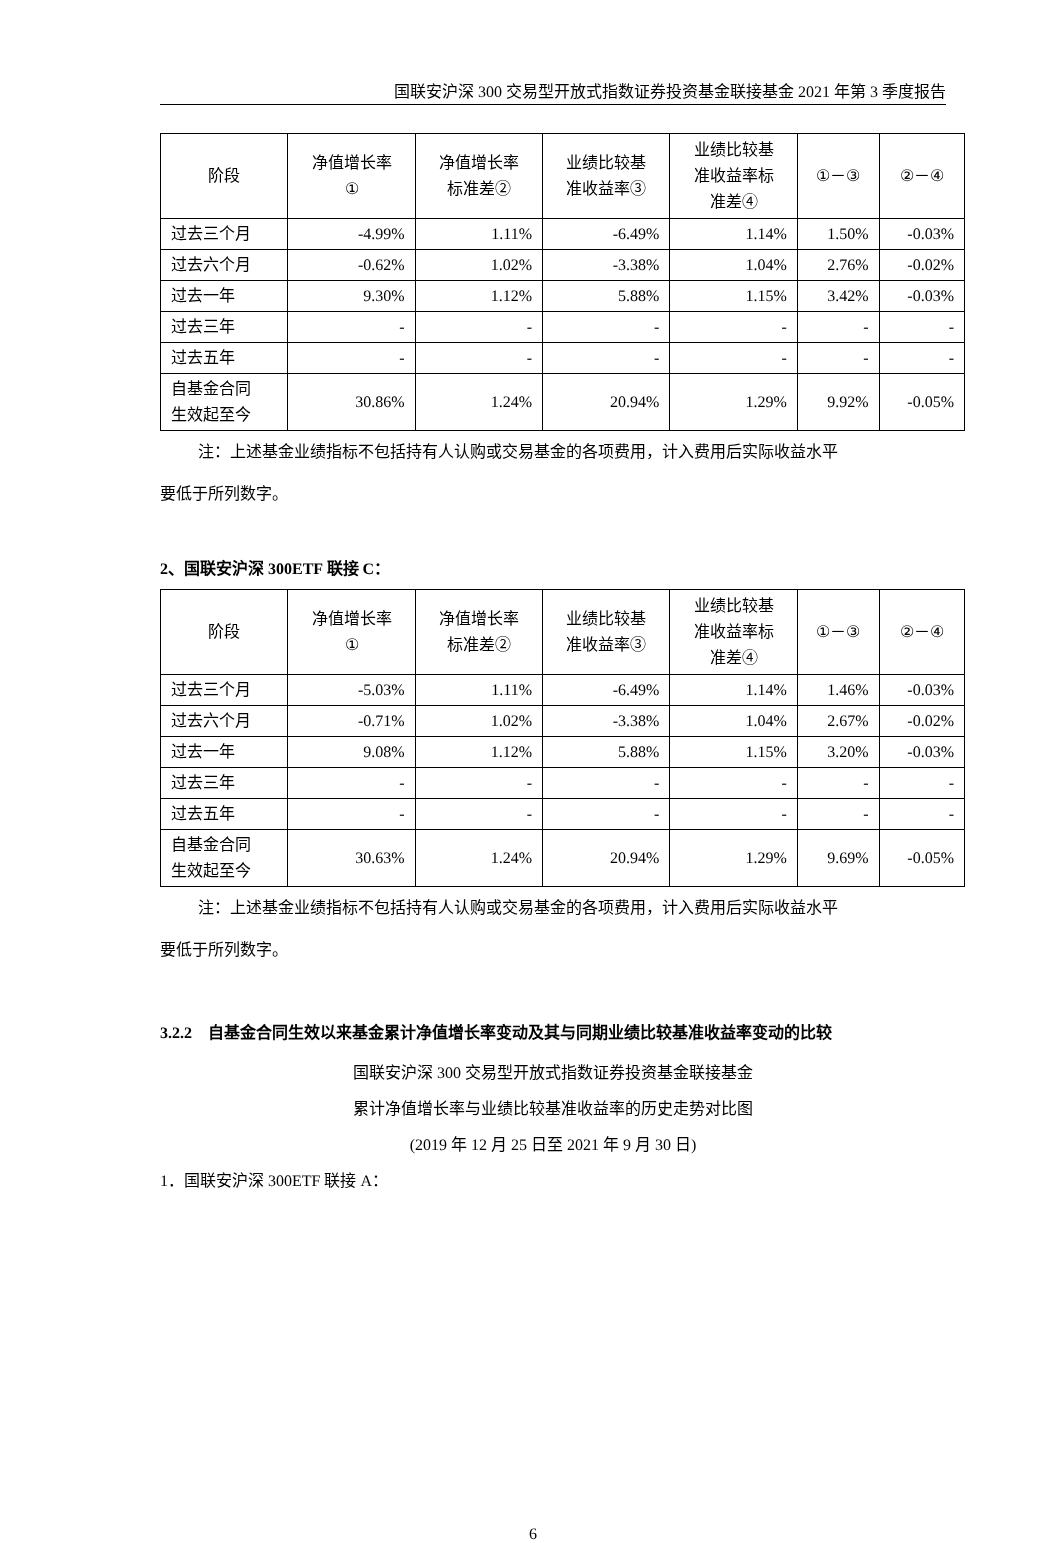国联安沪深 300 交易型开放式指数证券投资基金联接基金 2021 年第 3 季度报告
| 阶段 | 净值增长率 ① | 净值增长率 标准差② | 业绩比较基 准收益率③ | 业绩比较基 准收益率标 准差④ | ①－③ | ②－④ |
| --- | --- | --- | --- | --- | --- | --- |
| 过去三个月 | -4.99% | 1.11% | -6.49% | 1.14% | 1.50% | -0.03% |
| 过去六个月 | -0.62% | 1.02% | -3.38% | 1.04% | 2.76% | -0.02% |
| 过去一年 | 9.30% | 1.12% | 5.88% | 1.15% | 3.42% | -0.03% |
| 过去三年 | - | - | - | - | - | - |
| 过去五年 | - | - | - | - | - | - |
| 自基金合同 生效起至今 | 30.86% | 1.24% | 20.94% | 1.29% | 9.92% | -0.05% |
注：上述基金业绩指标不包括持有人认购或交易基金的各项费用，计入费用后实际收益水平
要低于所列数字。
2、国联安沪深 300ETF 联接 C：
| 阶段 | 净值增长率 ① | 净值增长率 标准差② | 业绩比较基 准收益率③ | 业绩比较基 准收益率标 准差④ | ①－③ | ②－④ |
| --- | --- | --- | --- | --- | --- | --- |
| 过去三个月 | -5.03% | 1.11% | -6.49% | 1.14% | 1.46% | -0.03% |
| 过去六个月 | -0.71% | 1.02% | -3.38% | 1.04% | 2.67% | -0.02% |
| 过去一年 | 9.08% | 1.12% | 5.88% | 1.15% | 3.20% | -0.03% |
| 过去三年 | - | - | - | - | - | - |
| 过去五年 | - | - | - | - | - | - |
| 自基金合同 生效起至今 | 30.63% | 1.24% | 20.94% | 1.29% | 9.69% | -0.05% |
注：上述基金业绩指标不包括持有人认购或交易基金的各项费用，计入费用后实际收益水平
要低于所列数字。
3.2.2　自基金合同生效以来基金累计净值增长率变动及其与同期业绩比较基准收益率变动的比较
国联安沪深 300 交易型开放式指数证券投资基金联接基金
累计净值增长率与业绩比较基准收益率的历史走势对比图
(2019 年 12 月 25 日至 2021 年 9 月 30 日)
1．国联安沪深 300ETF 联接 A：
6